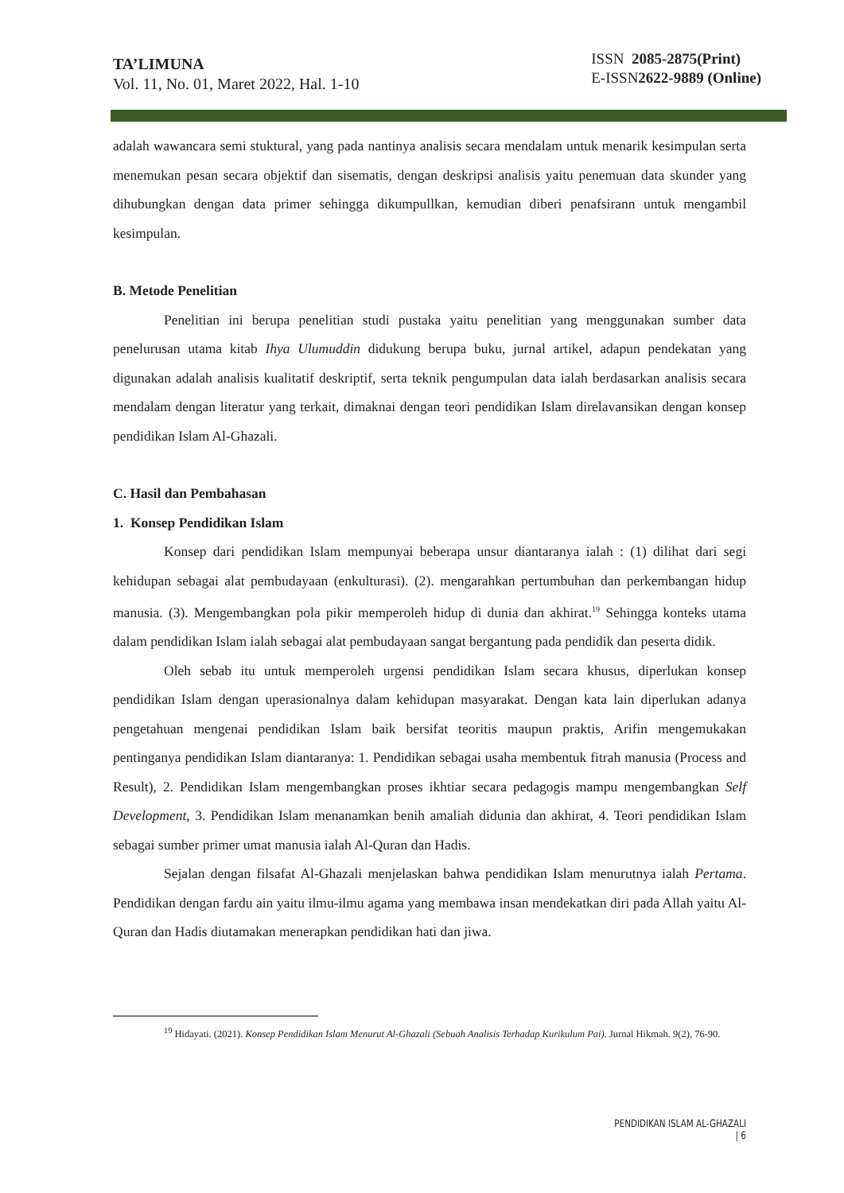TA’LIMUNA
Vol. 11, No. 01, Maret 2022, Hal. 1-10
ISSN 2085-2875(Print)
E-ISSN2622-9889 (Online)
adalah wawancara semi stuktural, yang pada nantinya analisis secara mendalam untuk menarik kesimpulan serta menemukan pesan secara objektif dan sisematis, dengan deskripsi analisis yaitu penemuan data skunder yang dihubungkan dengan data primer sehingga dikumpullkan, kemudian diberi penafsirann untuk mengambil kesimpulan.
B. Metode Penelitian
Penelitian ini berupa penelitian studi pustaka yaitu penelitian yang menggunakan sumber data penelurusan utama kitab Ihya Ulumuddin didukung berupa buku, jurnal artikel, adapun pendekatan yang digunakan adalah analisis kualitatif deskriptif, serta teknik pengumpulan data ialah berdasarkan analisis secara mendalam dengan literatur yang terkait, dimaknai dengan teori pendidikan Islam direlavansikan dengan konsep pendidikan Islam Al-Ghazali.
C. Hasil dan Pembahasan
1. Konsep Pendidikan Islam
Konsep dari pendidikan Islam mempunyai beberapa unsur diantaranya ialah : (1) dilihat dari segi kehidupan sebagai alat pembudayaan (enkulturasi). (2). mengarahkan pertumbuhan dan perkembangan hidup manusia. (3). Mengembangkan pola pikir memperoleh hidup di dunia dan akhirat.<sup>19</sup> Sehingga konteks utama dalam pendidikan Islam ialah sebagai alat pembudayaan sangat bergantung pada pendidik dan peserta didik.
Oleh sebab itu untuk memperoleh urgensi pendidikan Islam secara khusus, diperlukan konsep pendidikan Islam dengan uperasionalnya dalam kehidupan masyarakat. Dengan kata lain diperlukan adanya pengetahuan mengenai pendidikan Islam baik bersifat teoritis maupun praktis, Arifin mengemukakan pentinganya pendidikan Islam diantaranya: 1. Pendidikan sebagai usaha membentuk fitrah manusia (Process and Result), 2. Pendidikan Islam mengembangkan proses ikhtiar secara pedagogis mampu mengembangkan Self Development, 3. Pendidikan Islam menanamkan benih amaliah didunia dan akhirat, 4. Teori pendidikan Islam sebagai sumber primer umat manusia ialah Al-Quran dan Hadis.
Sejalan dengan filsafat Al-Ghazali menjelaskan bahwa pendidikan Islam menurutnya ialah Pertama. Pendidikan dengan fardu ain yaitu ilmu-ilmu agama yang membawa insan mendekatkan diri pada Allah yaitu Al-Quran dan Hadis diutamakan menerapkan pendidikan hati dan jiwa.
<sup>19</sup> Hidayati. (2021). Konsep Pendidikan Islam Menurut Al-Ghazali (Sebuah Analisis Terhadap Kurikulum Pai). Jurnal Hikmah. 9(2), 76-90.
PENDIDIKAN ISLAM AL-GHAZALI | 6